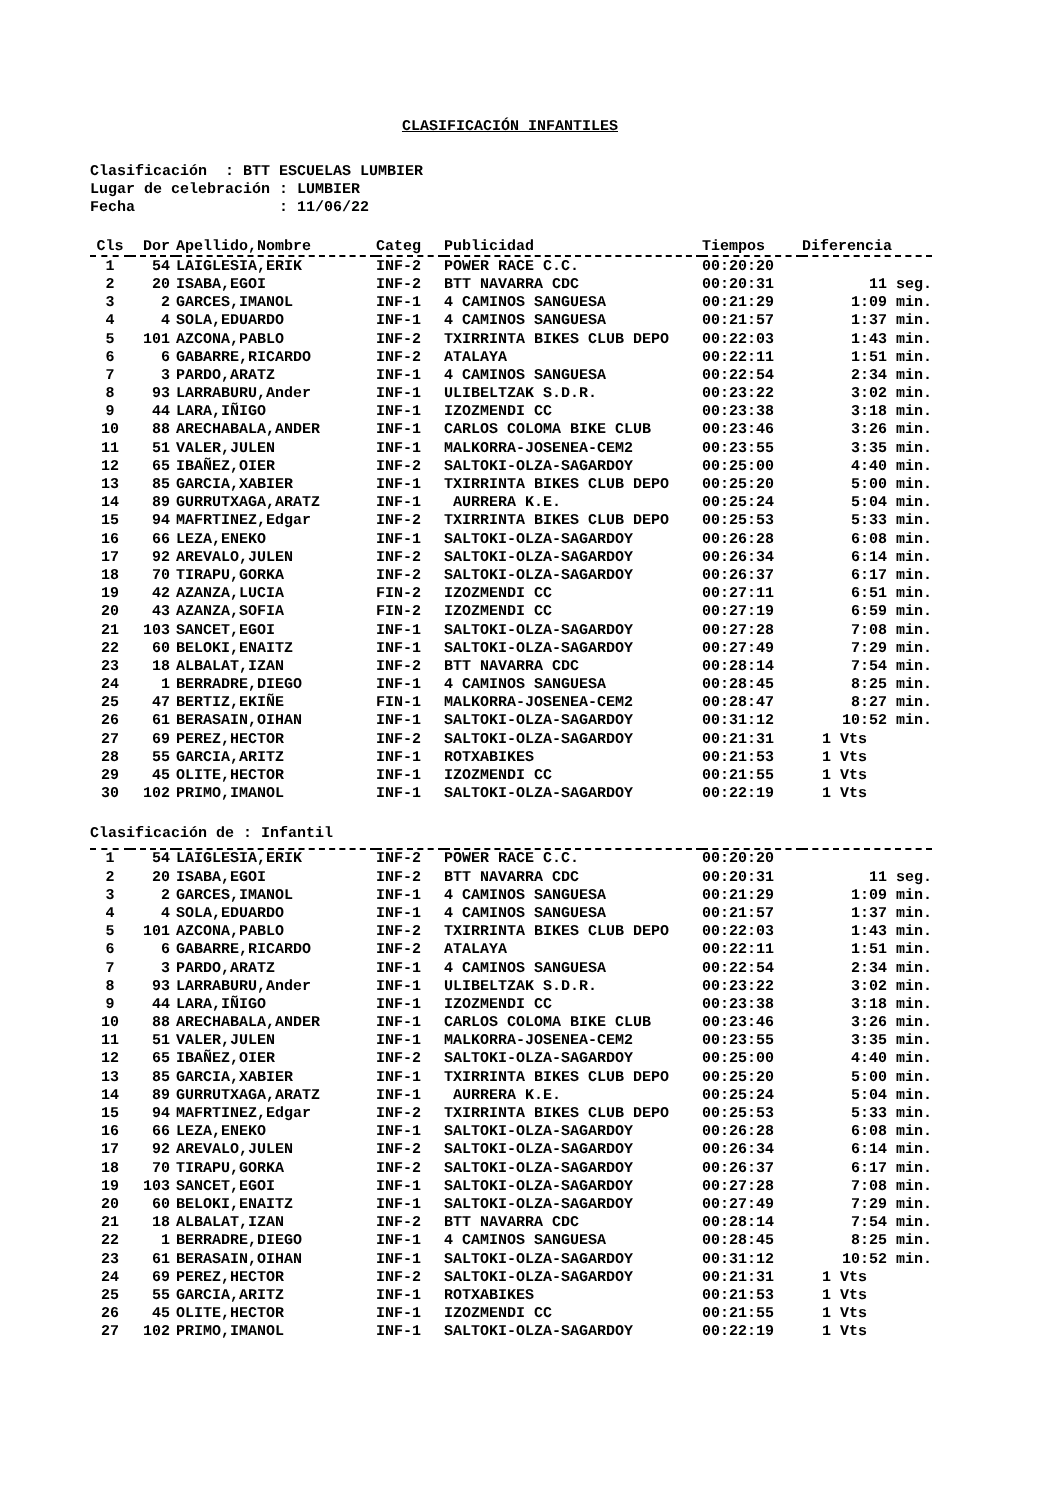CLASIFICACIÓN INFANTILES
Clasificación : BTT ESCUELAS LUMBIER Lugar de celebración : LUMBIER Fecha : 11/06/22
| Cls | Dor | Apellido,Nombre | Categ | Publicidad | Tiempos | Diferencia |
| --- | --- | --- | --- | --- | --- | --- |
| 1 | 54 | LAIGLESIA,ERIK | INF-2 | POWER RACE C.C. | 00:20:20 | |
| 2 | 20 | ISABA,EGOI | INF-2 | BTT NAVARRA CDC | 00:20:31 | 11 seg. |
| 3 | 2 | GARCES,IMANOL | INF-1 | 4 CAMINOS SANGUESA | 00:21:29 | 1:09 min. |
| 4 | 4 | SOLA,EDUARDO | INF-1 | 4 CAMINOS SANGUESA | 00:21:57 | 1:37 min. |
| 5 | 101 | AZCONA,PABLO | INF-2 | TXIRRINTA BIKES CLUB DEPO | 00:22:03 | 1:43 min. |
| 6 | 6 | GABARRE,RICARDO | INF-2 | ATALAYA | 00:22:11 | 1:51 min. |
| 7 | 3 | PARDO,ARATZ | INF-1 | 4 CAMINOS SANGUESA | 00:22:54 | 2:34 min. |
| 8 | 93 | LARRABURU,Ander | INF-1 | ULIBELTZAK S.D.R. | 00:23:22 | 3:02 min. |
| 9 | 44 | LARA,IÑIGO | INF-1 | IZOZMENDI CC | 00:23:38 | 3:18 min. |
| 10 | 88 | ARECHABALA,ANDER | INF-1 | CARLOS COLOMA BIKE CLUB | 00:23:46 | 3:26 min. |
| 11 | 51 | VALER,JULEN | INF-1 | MALKORRA-JOSENEA-CEM2 | 00:23:55 | 3:35 min. |
| 12 | 65 | IBAÑEZ,OIER | INF-2 | SALTOKI-OLZA-SAGARDOY | 00:25:00 | 4:40 min. |
| 13 | 85 | GARCIA,XABIER | INF-1 | TXIRRINTA BIKES CLUB DEPO | 00:25:20 | 5:00 min. |
| 14 | 89 | GURRUTXAGA,ARATZ | INF-1 | AURRERA K.E. | 00:25:24 | 5:04 min. |
| 15 | 94 | MAFRTINEZ,Edgar | INF-2 | TXIRRINTA BIKES CLUB DEPO | 00:25:53 | 5:33 min. |
| 16 | 66 | LEZA,ENEKO | INF-1 | SALTOKI-OLZA-SAGARDOY | 00:26:28 | 6:08 min. |
| 17 | 92 | AREVALO,JULEN | INF-2 | SALTOKI-OLZA-SAGARDOY | 00:26:34 | 6:14 min. |
| 18 | 70 | TIRAPU,GORKA | INF-2 | SALTOKI-OLZA-SAGARDOY | 00:26:37 | 6:17 min. |
| 19 | 42 | AZANZA,LUCIA | FIN-2 | IZOZMENDI CC | 00:27:11 | 6:51 min. |
| 20 | 43 | AZANZA,SOFIA | FIN-2 | IZOZMENDI CC | 00:27:19 | 6:59 min. |
| 21 | 103 | SANCET,EGOI | INF-1 | SALTOKI-OLZA-SAGARDOY | 00:27:28 | 7:08 min. |
| 22 | 60 | BELOKI,ENAITZ | INF-1 | SALTOKI-OLZA-SAGARDOY | 00:27:49 | 7:29 min. |
| 23 | 18 | ALBALAT,IZAN | INF-2 | BTT NAVARRA CDC | 00:28:14 | 7:54 min. |
| 24 | 1 | BERRADRE,DIEGO | INF-1 | 4 CAMINOS SANGUESA | 00:28:45 | 8:25 min. |
| 25 | 47 | BERTIZ,EKIÑE | FIN-1 | MALKORRA-JOSENEA-CEM2 | 00:28:47 | 8:27 min. |
| 26 | 61 | BERASAIN,OIHAN | INF-1 | SALTOKI-OLZA-SAGARDOY | 00:31:12 | 10:52 min. |
| 27 | 69 | PEREZ,HECTOR | INF-2 | SALTOKI-OLZA-SAGARDOY | 00:21:31 | 1 Vts |
| 28 | 55 | GARCIA,ARITZ | INF-1 | ROTXABIKES | 00:21:53 | 1 Vts |
| 29 | 45 | OLITE,HECTOR | INF-1 | IZOZMENDI CC | 00:21:55 | 1 Vts |
| 30 | 102 | PRIMO,IMANOL | INF-1 | SALTOKI-OLZA-SAGARDOY | 00:22:19 | 1 Vts |
Clasificación de : Infantil
| 1 | 54 | LAIGLESIA,ERIK | INF-2 | POWER RACE C.C. | 00:20:20 | |
| 2 | 20 | ISABA,EGOI | INF-2 | BTT NAVARRA CDC | 00:20:31 | 11 seg. |
| 3 | 2 | GARCES,IMANOL | INF-1 | 4 CAMINOS SANGUESA | 00:21:29 | 1:09 min. |
| 4 | 4 | SOLA,EDUARDO | INF-1 | 4 CAMINOS SANGUESA | 00:21:57 | 1:37 min. |
| 5 | 101 | AZCONA,PABLO | INF-2 | TXIRRINTA BIKES CLUB DEPO | 00:22:03 | 1:43 min. |
| 6 | 6 | GABARRE,RICARDO | INF-2 | ATALAYA | 00:22:11 | 1:51 min. |
| 7 | 3 | PARDO,ARATZ | INF-1 | 4 CAMINOS SANGUESA | 00:22:54 | 2:34 min. |
| 8 | 93 | LARRABURU,Ander | INF-1 | ULIBELTZAK S.D.R. | 00:23:22 | 3:02 min. |
| 9 | 44 | LARA,IÑIGO | INF-1 | IZOZMENDI CC | 00:23:38 | 3:18 min. |
| 10 | 88 | ARECHABALA,ANDER | INF-1 | CARLOS COLOMA BIKE CLUB | 00:23:46 | 3:26 min. |
| 11 | 51 | VALER,JULEN | INF-1 | MALKORRA-JOSENEA-CEM2 | 00:23:55 | 3:35 min. |
| 12 | 65 | IBAÑEZ,OIER | INF-2 | SALTOKI-OLZA-SAGARDOY | 00:25:00 | 4:40 min. |
| 13 | 85 | GARCIA,XABIER | INF-1 | TXIRRINTA BIKES CLUB DEPO | 00:25:20 | 5:00 min. |
| 14 | 89 | GURRUTXAGA,ARATZ | INF-1 | AURRERA K.E. | 00:25:24 | 5:04 min. |
| 15 | 94 | MAFRTINEZ,Edgar | INF-2 | TXIRRINTA BIKES CLUB DEPO | 00:25:53 | 5:33 min. |
| 16 | 66 | LEZA,ENEKO | INF-1 | SALTOKI-OLZA-SAGARDOY | 00:26:28 | 6:08 min. |
| 17 | 92 | AREVALO,JULEN | INF-2 | SALTOKI-OLZA-SAGARDOY | 00:26:34 | 6:14 min. |
| 18 | 70 | TIRAPU,GORKA | INF-2 | SALTOKI-OLZA-SAGARDOY | 00:26:37 | 6:17 min. |
| 19 | 103 | SANCET,EGOI | INF-1 | SALTOKI-OLZA-SAGARDOY | 00:27:28 | 7:08 min. |
| 20 | 60 | BELOKI,ENAITZ | INF-1 | SALTOKI-OLZA-SAGARDOY | 00:27:49 | 7:29 min. |
| 21 | 18 | ALBALAT,IZAN | INF-2 | BTT NAVARRA CDC | 00:28:14 | 7:54 min. |
| 22 | 1 | BERRADRE,DIEGO | INF-1 | 4 CAMINOS SANGUESA | 00:28:45 | 8:25 min. |
| 23 | 61 | BERASAIN,OIHAN | INF-1 | SALTOKI-OLZA-SAGARDOY | 00:31:12 | 10:52 min. |
| 24 | 69 | PEREZ,HECTOR | INF-2 | SALTOKI-OLZA-SAGARDOY | 00:21:31 | 1 Vts |
| 25 | 55 | GARCIA,ARITZ | INF-1 | ROTXABIKES | 00:21:53 | 1 Vts |
| 26 | 45 | OLITE,HECTOR | INF-1 | IZOZMENDI CC | 00:21:55 | 1 Vts |
| 27 | 102 | PRIMO,IMANOL | INF-1 | SALTOKI-OLZA-SAGARDOY | 00:22:19 | 1 Vts |